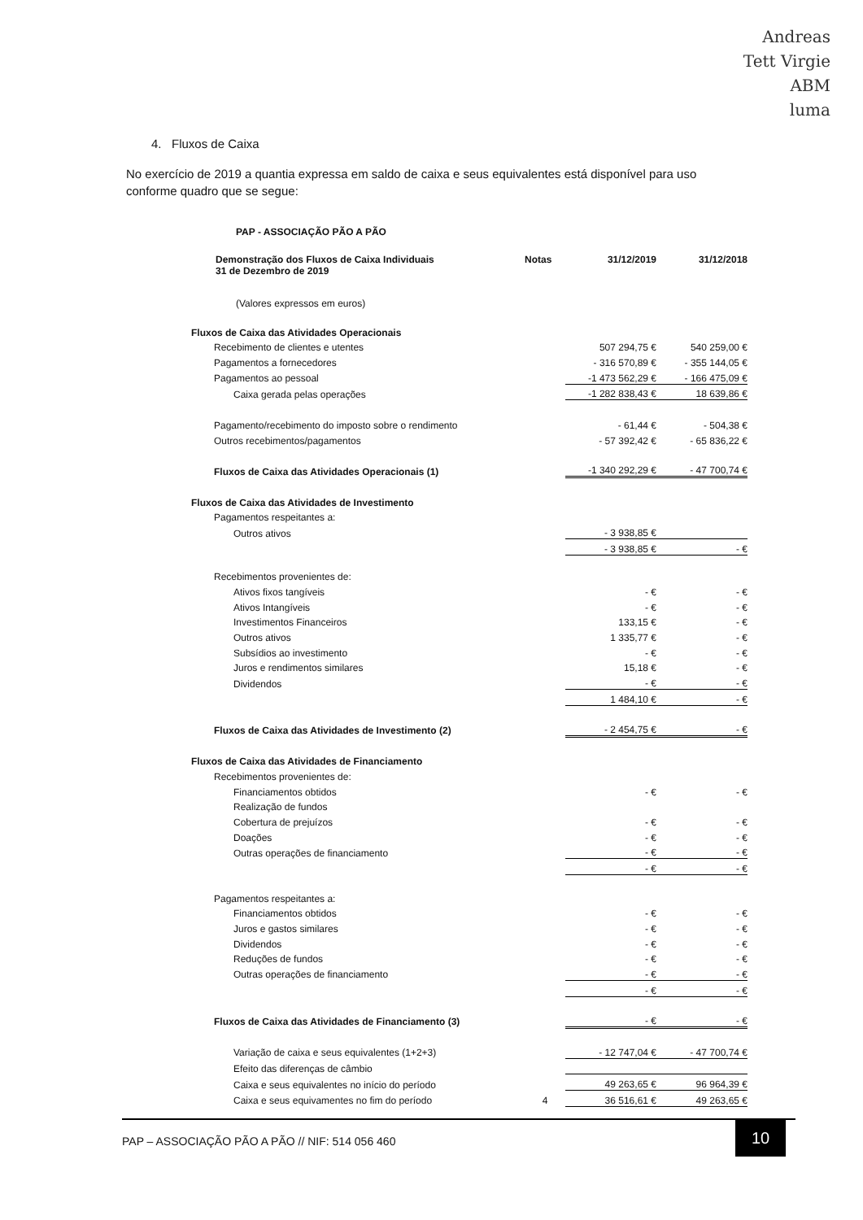Andreas
Tett Virgie
ABM
luma
4. Fluxos de Caixa
No exercício de 2019 a quantia expressa em saldo de caixa e seus equivalentes está disponível para uso conforme quadro que se segue:
| PAP - ASSOCIAÇÃO PÃO A PÃO | | | |
| Demonstração dos Fluxos de Caixa Individuais 31 de Dezembro de 2019 | Notas | 31/12/2019 | 31/12/2018 |
| (Valores expressos em euros) | | | |
| Fluxos de Caixa das Atividades Operacionais | | | |
| Recebimento de clientes e utentes | | 507 294,75 € | 540 259,00 € |
| Pagamentos a fornecedores | | - 316 570,89 € | - 355 144,05 € |
| Pagamentos ao pessoal | | -1 473 562,29 € | - 166 475,09 € |
| Caixa gerada pelas operações | | -1 282 838,43 € | 18 639,86 € |
| Pagamento/recebimento do imposto sobre o rendimento | | - 61,44 € | - 504,38 € |
| Outros recebimentos/pagamentos | | - 57 392,42 € | - 65 836,22 € |
| Fluxos de Caixa das Atividades Operacionais (1) | | -1 340 292,29 € | - 47 700,74 € |
| Fluxos de Caixa das Atividades de Investimento | | | |
| Pagamentos respeitantes a: | | | |
| Outros ativos | | - 3 938,85 € | |
| | | - 3 938,85 € | - € |
| Recebimentos provenientes de: | | | |
| Ativos fixos tangíveis | | - € | - € |
| Ativos Intangíveis | | - € | - € |
| Investimentos Financeiros | | 133,15 € | - € |
| Outros ativos | | 1 335,77 € | - € |
| Subsídios ao investimento | | - € | - € |
| Juros e rendimentos similares | | 15,18 € | - € |
| Dividendos | | - € | - € |
| | | 1 484,10 € | - € |
| Fluxos de Caixa das Atividades de Investimento (2) | | - 2 454,75 € | - € |
| Fluxos de Caixa das Atividades de Financiamento | | | |
| Recebimentos provenientes de: | | | |
| Financiamentos obtidos | | - € | - € |
| Realização de fundos | | | |
| Cobertura de prejuízos | | - € | - € |
| Doações | | - € | - € |
| Outras operações de financiamento | | - € | - € |
| | | - € | - € |
| Pagamentos respeitantes a: | | | |
| Financiamentos obtidos | | - € | - € |
| Juros e gastos similares | | - € | - € |
| Dividendos | | - € | - € |
| Reduções de fundos | | - € | - € |
| Outras operações de financiamento | | - € | - € |
| | | - € | - € |
| Fluxos de Caixa das Atividades de Financiamento (3) | | - € | - € |
| Variação de caixa e seus equivalentes (1+2+3) | | - 12 747,04 € | - 47 700,74 € |
| Efeito das diferenças de câmbio | | | |
| Caixa e seus equivalentes no início do período | | 49 263,65 € | 96 964,39 € |
| Caixa e seus equivamentes no fim do período | 4 | 36 516,61 € | 49 263,65 € |
PAP – ASSOCIAÇÃO PÃO A PÃO // NIF: 514 056 460
10